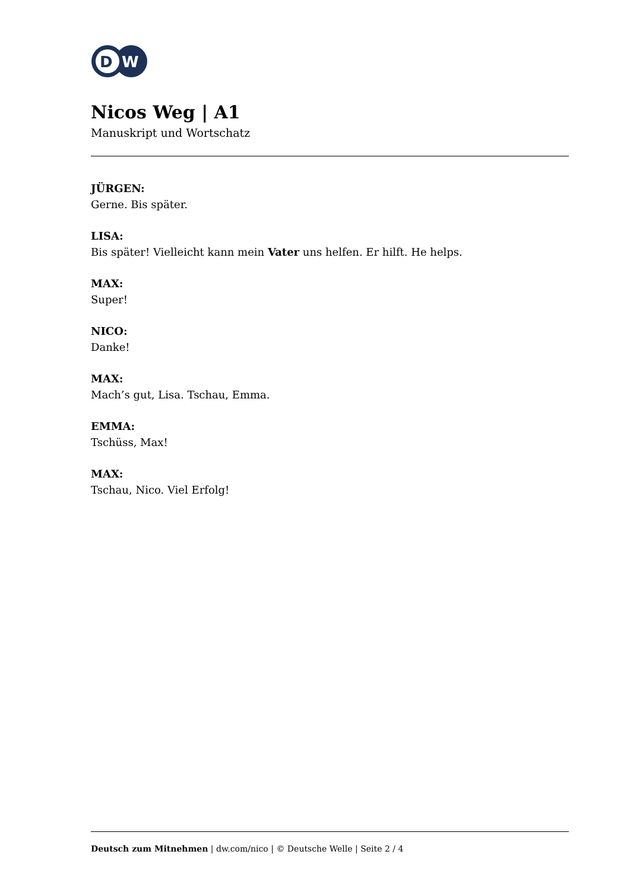D
W
Nicos Weg | A1
Manuskript und Wortschatz
JÜRGEN:
Gerne. Bis später.
LISA:
Bis später! Vielleicht kann mein Vater uns helfen. Er hilft. He helps.
MAX:
Super!
NICO:
Danke!
MAX:
Mach’s gut, Lisa. Tschau, Emma.
EMMA:
Tschüss, Max!
MAX:
Tschau, Nico. Viel Erfolg!
Deutsch zum Mitnehmen | dw.com/nico | © Deutsche Welle | Seite 2 / 4